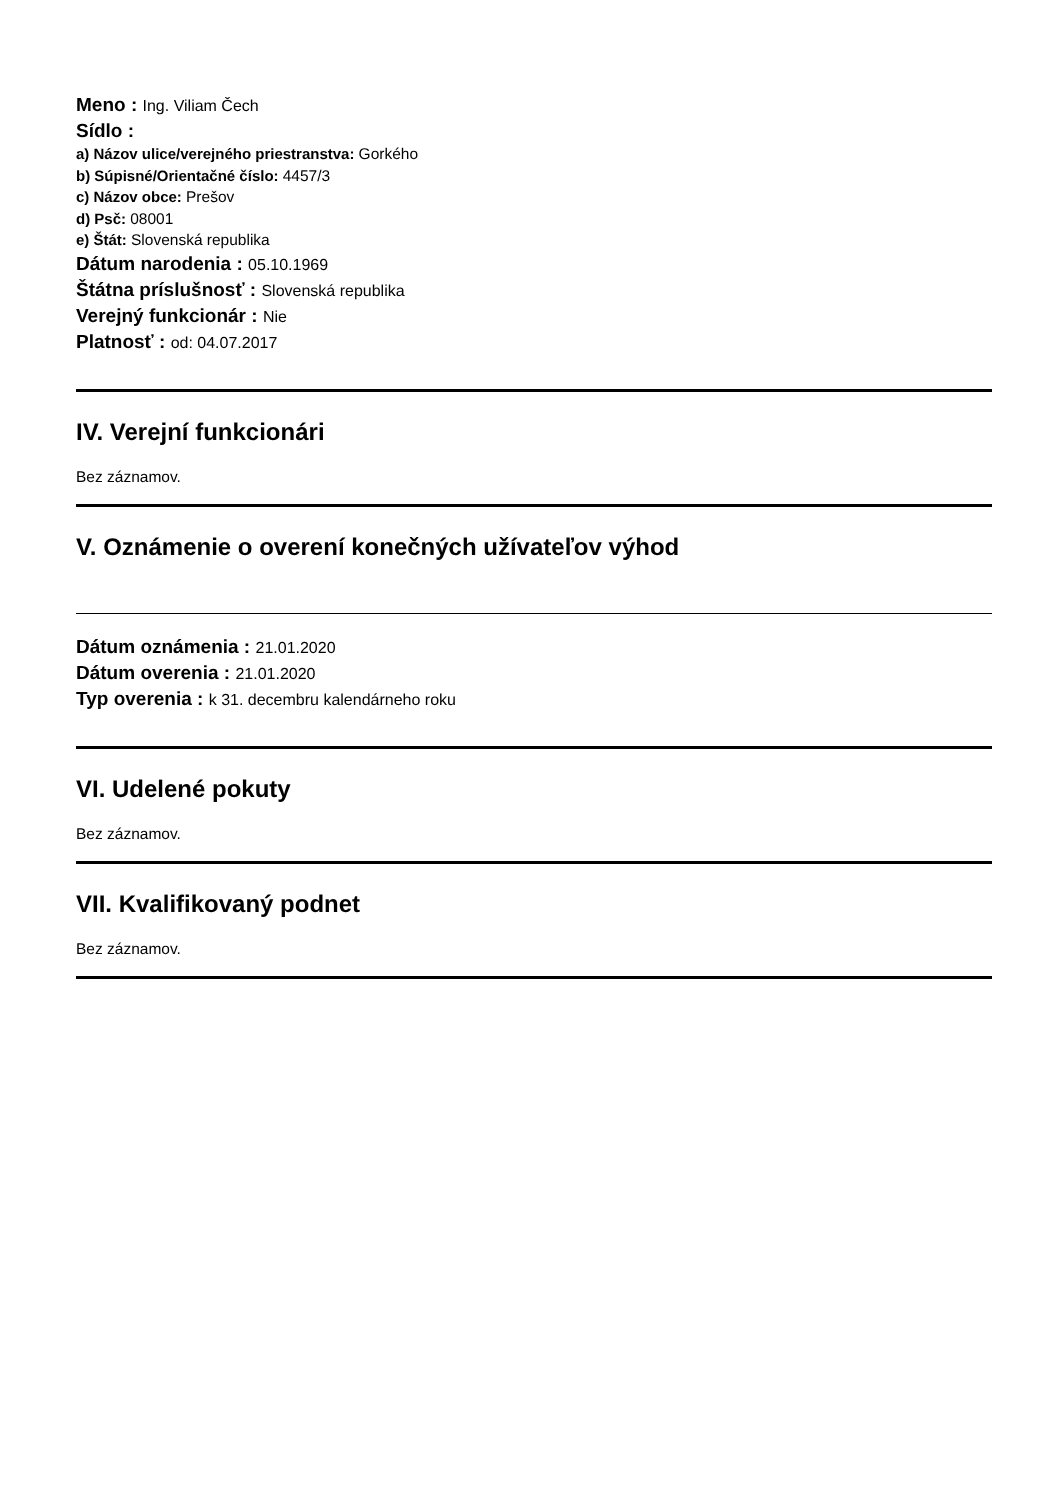Meno : Ing. Viliam Čech
Sídlo :
a) Názov ulice/verejného priestranstva: Gorkého
b) Súpisné/Orientačné číslo: 4457/3
c) Názov obce: Prešov
d) Psč: 08001
e) Štát: Slovenská republika
Dátum narodenia : 05.10.1969
Štátna príslušnosť : Slovenská republika
Verejný funkcionár : Nie
Platnosť : od: 04.07.2017
IV. Verejní funkcionári
Bez záznamov.
V. Oznámenie o overení konečných užívateľov výhod
Dátum oznámenia : 21.01.2020
Dátum overenia : 21.01.2020
Typ overenia : k 31. decembru kalendárneho roku
VI. Udelené pokuty
Bez záznamov.
VII. Kvalifikovaný podnet
Bez záznamov.